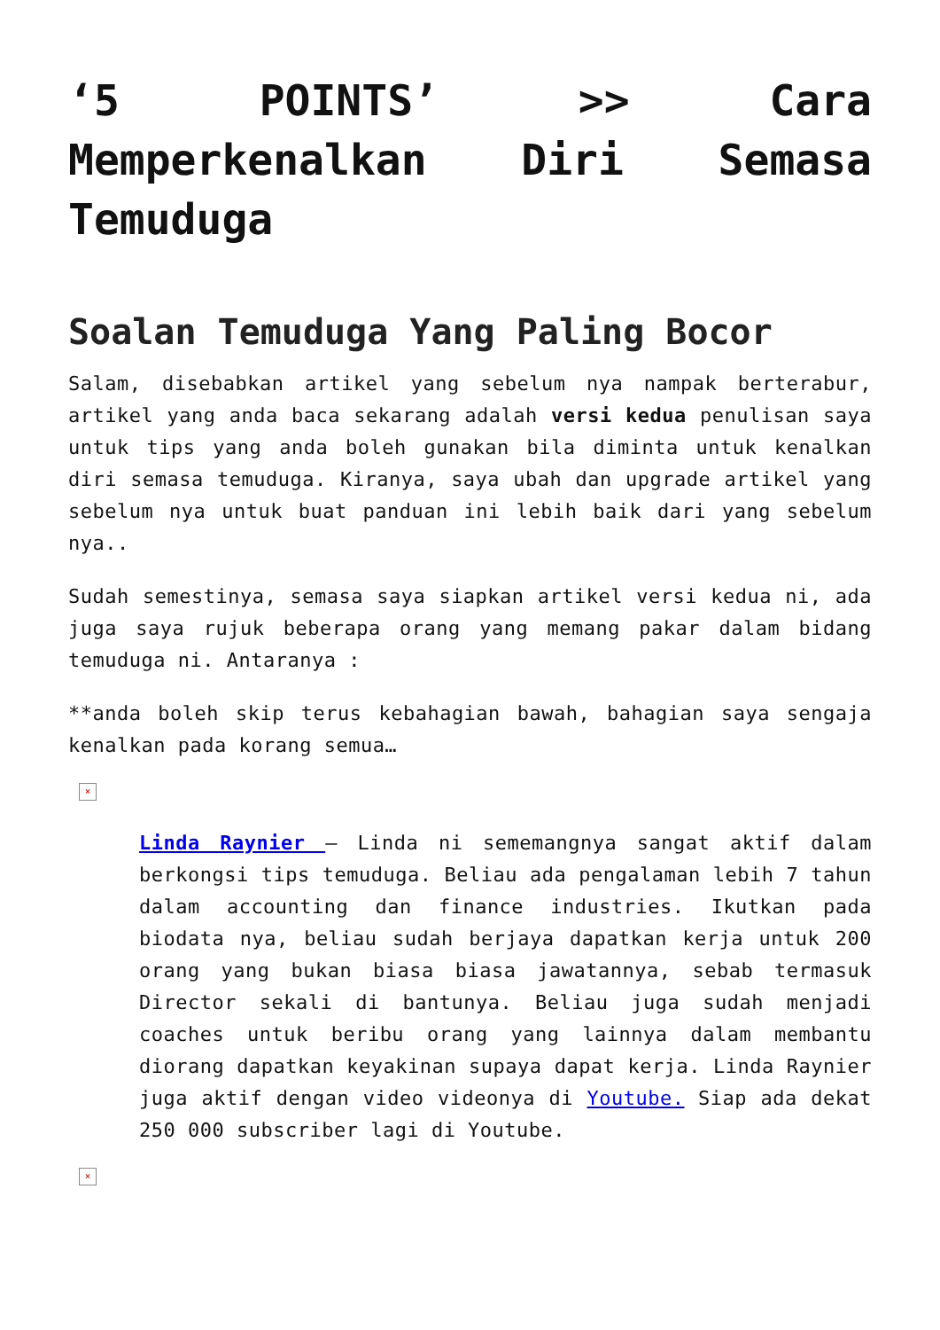‘5 POINTS’ >> Cara Memperkenalkan Diri Semasa Temuduga
Soalan Temuduga Yang Paling Bocor
Salam, disebabkan artikel yang sebelum nya nampak berterabur, artikel yang anda baca sekarang adalah versi kedua penulisan saya untuk tips yang anda boleh gunakan bila diminta untuk kenalkan diri semasa temuduga. Kiranya, saya ubah dan upgrade artikel yang sebelum nya untuk buat panduan ini lebih baik dari yang sebelum nya..
Sudah semestinya, semasa saya siapkan artikel versi kedua ni, ada juga saya rujuk beberapa orang yang memang pakar dalam bidang temuduga ni. Antaranya :
**anda boleh skip terus kebahagian bawah, bahagian saya sengaja kenalkan pada korang semua…
×
Linda Raynier – Linda ni sememangnya sangat aktif dalam berkongsi tips temuduga. Beliau ada pengalaman lebih 7 tahun dalam accounting dan finance industries. Ikutkan pada biodata nya, beliau sudah berjaya dapatkan kerja untuk 200 orang yang bukan biasa biasa jawatannya, sebab termasuk Director sekali di bantunya. Beliau juga sudah menjadi coaches untuk beribu orang yang lainnya dalam membantu diorang dapatkan keyakinan supaya dapat kerja. Linda Raynier juga aktif dengan video videonya di Youtube. Siap ada dekat 250 000 subscriber lagi di Youtube.
×